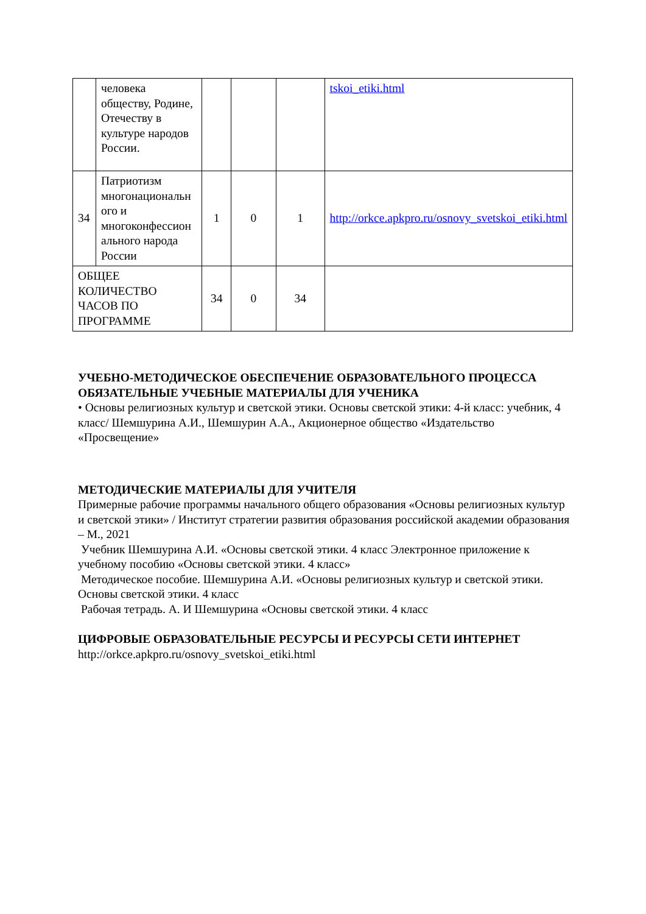| | человека обществу, Родине, Отечеству в культуре народов России. | | | | tskoi_etiki.html |
| 34 | Патриотизм многонациональн ого и многоконфессион ального народа России | 1 | 0 | 1 | http://orkce.apkpro.ru/osnovy_svetskoi_etiki.html |
| ОБЩЕЕ КОЛИЧЕСТВО ЧАСОВ ПО ПРОГРАММЕ | | 34 | 0 | 34 | |
УЧЕБНО-МЕТОДИЧЕСКОЕ ОБЕСПЕЧЕНИЕ ОБРАЗОВАТЕЛЬНОГО ПРОЦЕССА
ОБЯЗАТЕЛЬНЫЕ УЧЕБНЫЕ МАТЕРИАЛЫ ДЛЯ УЧЕНИКА
• Основы религиозных культур и светской этики. Основы светской этики: 4-й класс: учебник, 4 класс/ Шемшурина А.И., Шемшурин А.А., Акционерное общество «Издательство «Просвещение»
МЕТОДИЧЕСКИЕ МАТЕРИАЛЫ ДЛЯ УЧИТЕЛЯ
Примерные рабочие программы начального общего образования «Основы религиозных культур и светской этики» / Институт стратегии развития образования российской академии образования – М., 2021
Учебник Шемшурина А.И. «Основы светской этики. 4 класс Электронное приложение к учебному пособию «Основы светской этики. 4 класс»
Методическое пособие. Шемшурина А.И. «Основы религиозных культур и светской этики. Основы светской этики. 4 класс
Рабочая тетрадь. А. И Шемшурина «Основы светской этики. 4 класс
ЦИФРОВЫЕ ОБРАЗОВАТЕЛЬНЫЕ РЕСУРСЫ И РЕСУРСЫ СЕТИ ИНТЕРНЕТ
http://orkce.apkpro.ru/osnovy_svetskoi_etiki.html